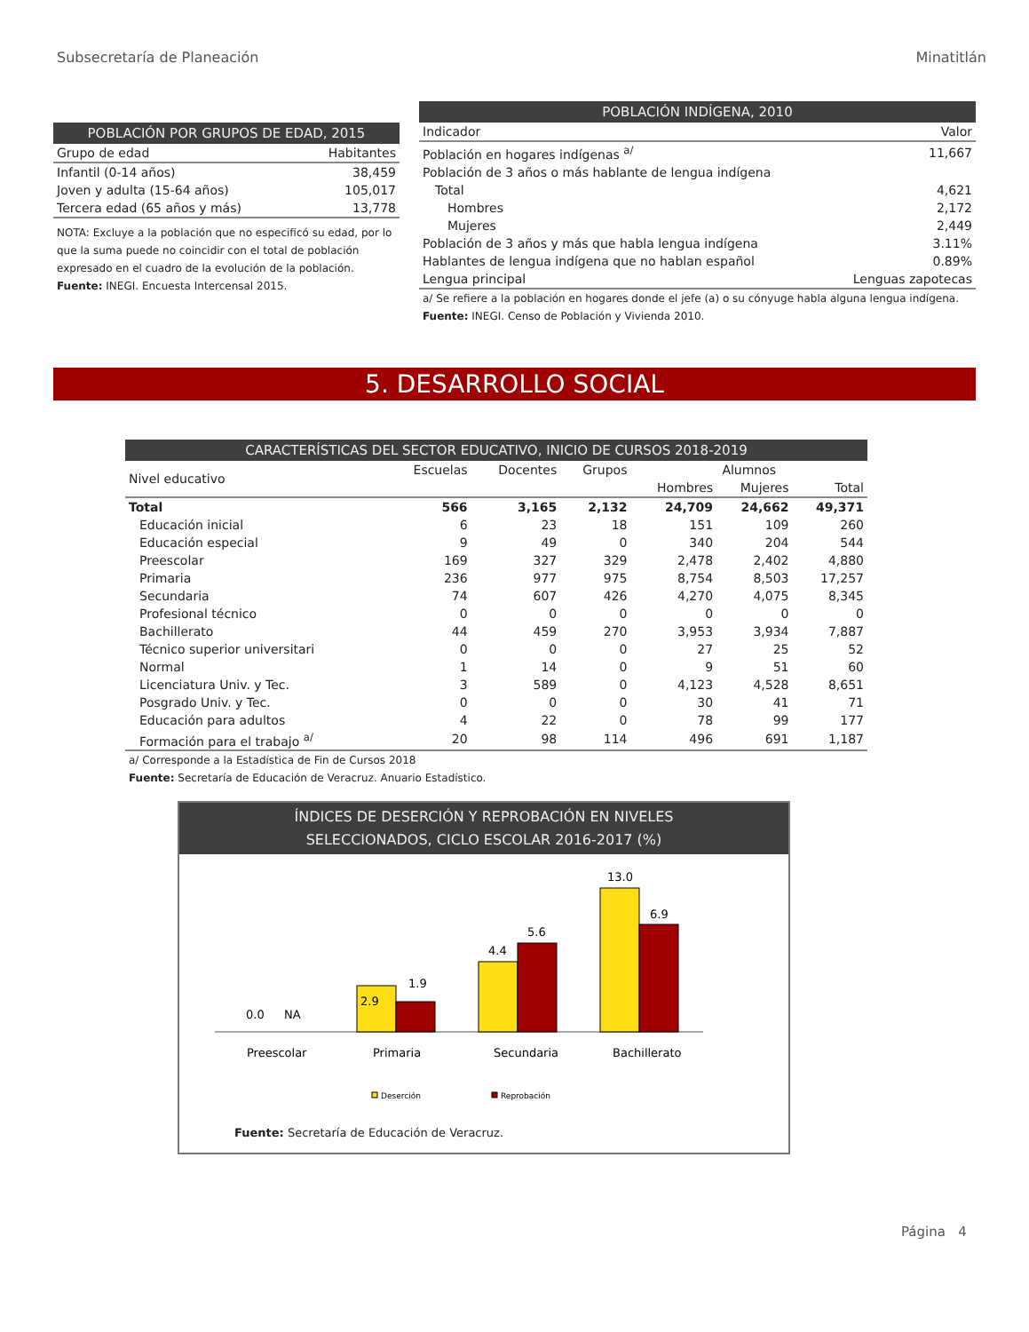Subsecretaría de Planeación Minatitlán
POBLACIÓN POR GRUPOS DE EDAD, 2015
| Grupo de edad | Habitantes |
| --- | --- |
| Infantil (0-14 años) | 38,459 |
| Joven y adulta (15-64 años) | 105,017 |
| Tercera edad (65 años y más) | 13,778 |
NOTA: Excluye a la población que no especificó su edad, por lo que la suma puede no coincidir con el total de población expresado en el cuadro de la evolución de la población.
Fuente: INEGI. Encuesta Intercensal 2015.
POBLACIÓN INDÍGENA, 2010
| Indicador | Valor |
| --- | --- |
| Población en hogares indígenas <sup>a/</sup> | 11,667 |
| Población de 3 años o más hablante de lengua indígena | |
| Total | 4,621 |
| Hombres | 2,172 |
| Mujeres | 2,449 |
| Población de 3 años y más que habla lengua indígena | 3.11% |
| Hablantes de lengua indígena que no hablan español | 0.89% |
| Lengua principal | Lenguas zapotecas |
a/ Se refiere a la población en hogares donde el jefe (a) o su cónyuge habla alguna lengua indígena.
Fuente: INEGI. Censo de Población y Vivienda 2010.
5. DESARROLLO SOCIAL
CARACTERÍSTICAS DEL SECTOR EDUCATIVO, INICIO DE CURSOS 2018-2019
| Nivel educativo | Escuelas | Docentes | Grupos | Alumnos | | |
| --- | --- | --- | --- | --- | --- | --- |
| | | | | Hombres | Mujeres | Total |
| Total | 566 | 3,165 | 2,132 | 24,709 | 24,662 | 49,371 |
| Educación inicial | 6 | 23 | 18 | 151 | 109 | 260 |
| Educación especial | 9 | 49 | 0 | 340 | 204 | 544 |
| Preescolar | 169 | 327 | 329 | 2,478 | 2,402 | 4,880 |
| Primaria | 236 | 977 | 975 | 8,754 | 8,503 | 17,257 |
| Secundaria | 74 | 607 | 426 | 4,270 | 4,075 | 8,345 |
| Profesional técnico | 0 | 0 | 0 | 0 | 0 | 0 |
| Bachillerato | 44 | 459 | 270 | 3,953 | 3,934 | 7,887 |
| Técnico superior universitari | 0 | 0 | 0 | 27 | 25 | 52 |
| Normal | 1 | 14 | 0 | 9 | 51 | 60 |
| Licenciatura Univ. y Tec. | 3 | 589 | 0 | 4,123 | 4,528 | 8,651 |
| Posgrado Univ. y Tec. | 0 | 0 | 0 | 30 | 41 | 71 |
| Educación para adultos | 4 | 22 | 0 | 78 | 99 | 177 |
| Formación para el trabajo <sup>a/</sup> | 20 | 98 | 114 | 496 | 691 | 1,187 |
a/ Corresponde a la Estadística de Fin de Cursos 2018
Fuente: Secretaría de Educación de Veracruz. Anuario Estadístico.
ÍNDICES DE DESERCIÓN Y REPROBACIÓN EN NIVELES
SELECCIONADOS, CICLO ESCOLAR 2016-2017 (%)
0.0
NA
2.9
1.9
4.4
5.6
13.0
6.9
Preescolar
Primaria
Secundaria
Bachillerato
Deserción
Reprobación
Fuente: Secretaría de Educación de Veracruz.
Página 4